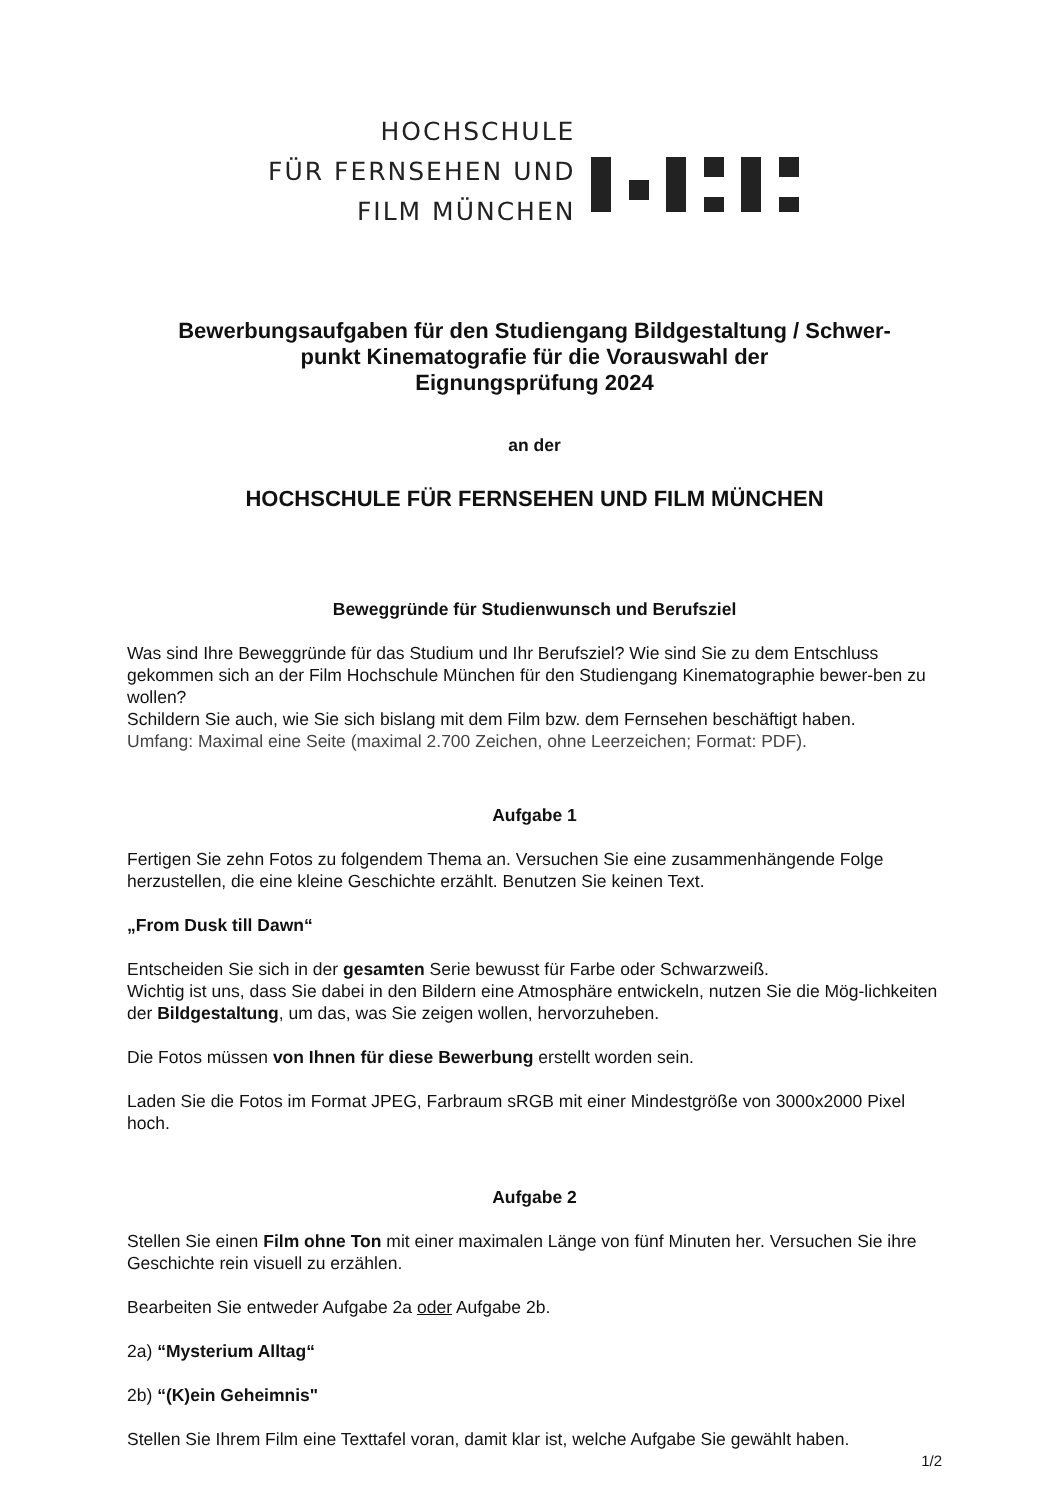HOCHSCHULE
FÜR FERNSEHEN UND
FILM MÜNCHEN
Bewerbungsaufgaben für den Studiengang Bildgestaltung / Schwer-
punkt Kinematografie für die Vorauswahl der
Eignungsprüfung 2024
an der
HOCHSCHULE FÜR FERNSEHEN UND FILM MÜNCHEN
Beweggründe für Studienwunsch und Berufsziel
Was sind Ihre Beweggründe für das Studium und Ihr Berufsziel? Wie sind Sie zu dem Entschluss gekommen sich an der Film Hochschule München für den Studiengang Kinematographie bewer-ben zu wollen?
Schildern Sie auch, wie Sie sich bislang mit dem Film bzw. dem Fernsehen beschäftigt haben.
Umfang: Maximal eine Seite (maximal 2.700 Zeichen, ohne Leerzeichen; Format: PDF).
Aufgabe 1
Fertigen Sie zehn Fotos zu folgendem Thema an. Versuchen Sie eine zusammenhängende Folge herzustellen, die eine kleine Geschichte erzählt. Benutzen Sie keinen Text.
„From Dusk till Dawn“
Entscheiden Sie sich in der gesamten Serie bewusst für Farbe oder Schwarzweiß.
Wichtig ist uns, dass Sie dabei in den Bildern eine Atmosphäre entwickeln, nutzen Sie die Mög-lichkeiten der Bildgestaltung, um das, was Sie zeigen wollen, hervorzuheben.
Die Fotos müssen von Ihnen für diese Bewerbung erstellt worden sein.
Laden Sie die Fotos im Format JPEG, Farbraum sRGB mit einer Mindestgröße von 3000x2000 Pixel hoch.
Aufgabe 2
Stellen Sie einen Film ohne Ton mit einer maximalen Länge von fünf Minuten her. Versuchen Sie ihre Geschichte rein visuell zu erzählen.
Bearbeiten Sie entweder Aufgabe 2a oder Aufgabe 2b.
2a) “Mysterium Alltag“
2b) “(K)ein Geheimnis"
Stellen Sie Ihrem Film eine Texttafel voran, damit klar ist, welche Aufgabe Sie gewählt haben.
1/2